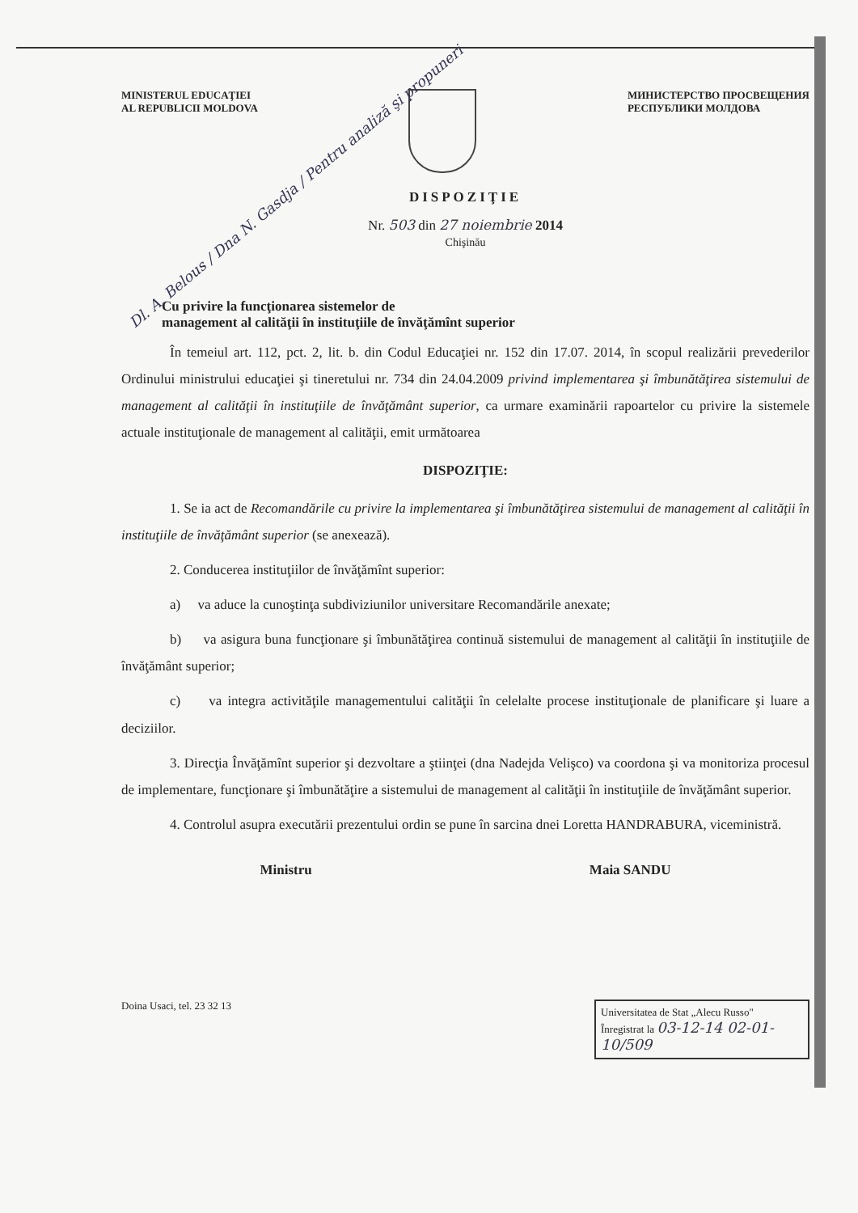MINISTERUL EDUCAŢIEI
AL REPUBLICII MOLDOVA
МИНИСТЕРСТВО ПРОСВЕЩЕНИЯ
РЕСПУБЛИКИ МОЛДОВА
DISPOZIŢIE
Nr. 503 din 27 noiembrie 2014
Chişinău
Dl. A. Belous / Dna N. Gasdja / Pentru analiză şi propuneri
Cu privire la funcţionarea sistemelor de
management al calităţii în instituţiile de învăţămînt superior
În temeiul art. 112, pct. 2, lit. b. din Codul Educaţiei nr. 152 din 17.07. 2014, în scopul realizării prevederilor Ordinului ministrului educaţiei şi tineretului nr. 734 din 24.04.2009 privind implementarea şi îmbunătăţirea sistemului de management al calităţii în instituţiile de învăţământ superior, ca urmare examinării rapoartelor cu privire la sistemele actuale instituţionale de management al calităţii, emit următoarea
DISPOZIŢIE:
1. Se ia act de Recomandările cu privire la implementarea şi îmbunătăţirea sistemului de management al calităţii în instituţiile de învăţământ superior (se anexează).
2. Conducerea instituţiilor de învăţămînt superior:
a) va aduce la cunoştinţa subdiviziunilor universitare Recomandările anexate;
b) va asigura buna funcţionare şi îmbunătăţirea continuă sistemului de management al calităţii în instituţiile de învăţământ superior;
c) va integra activităţile managementului calităţii în celelalte procese instituţionale de planificare şi luare a deciziilor.
3. Direcţia Învăţămînt superior şi dezvoltare a ştiinţei (dna Nadejda Velişco) va coordona şi va monitoriza procesul de implementare, funcţionare şi îmbunătăţire a sistemului de management al calităţii în instituţiile de învăţământ superior.
4. Controlul asupra executării prezentului ordin se pune în sarcina dnei Loretta HANDRABURA, viceministră.
Ministru Maia SANDU
Doina Usaci, tel. 23 32 13
Universitatea de Stat „Alecu Russo"
Înregistrat la 03-12-14 02-01-10/509